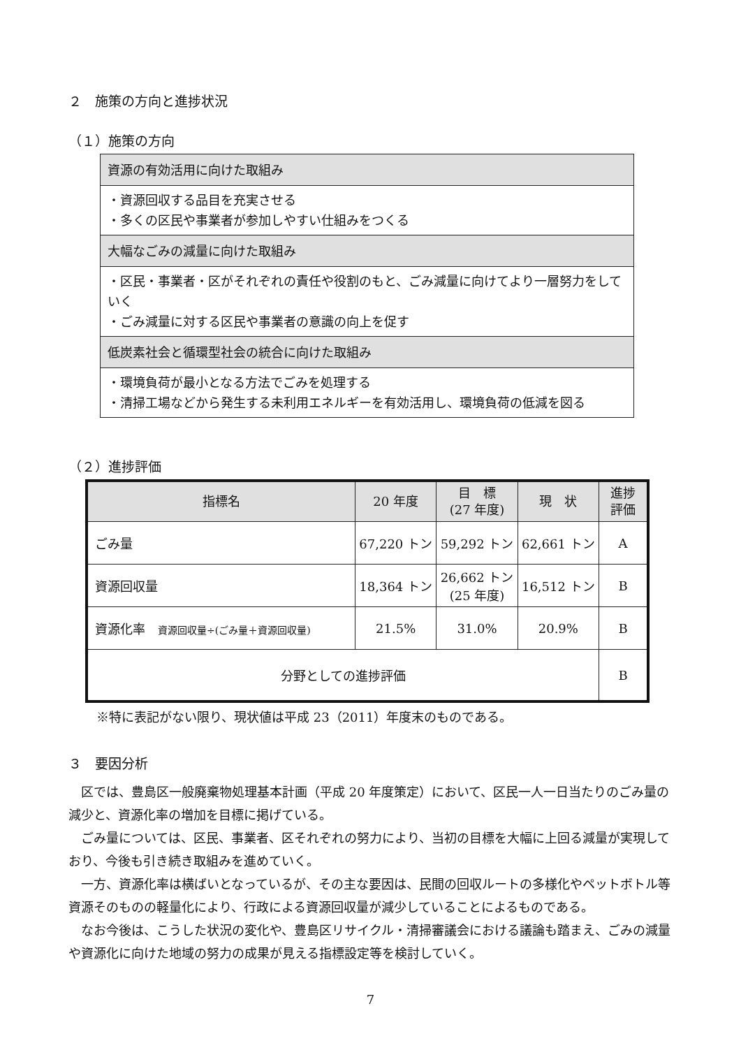２　施策の方向と進捗状況
（１）施策の方向
| 資源の有効活用に向けた取組み |
| ・資源回収する品目を充実させる ・多くの区民や事業者が参加しやすい仕組みをつくる |
| 大幅なごみの減量に向けた取組み |
| ・区民・事業者・区がそれぞれの責任や役割のもと、ごみ減量に向けてより一層努力をしていく ・ごみ減量に対する区民や事業者の意識の向上を促す |
| 低炭素社会と循環型社会の統合に向けた取組み |
| ・環境負荷が最小となる方法でごみを処理する ・清掃工場などから発生する未利用エネルギーを有効活用し、環境負荷の低減を図る |
（２）進捗評価
| 指標名 | 20 年度 | 目 標 (27 年度) | 現 状 | 進捗 評価 |
| --- | --- | --- | --- | --- |
| ごみ量 | 67,220 トン | 59,292 トン | 62,661 トン | A |
| 資源回収量 | 18,364 トン | 26,662 トン (25 年度) | 16,512 トン | B |
| 資源化率 資源回収量÷(ごみ量＋資源回収量) | 21.5% | 31.0% | 20.9% | B |
| 分野としての進捗評価 | | | | B |
※特に表記がない限り、現状値は平成 23（2011）年度末のものである。
３　要因分析
区では、豊島区一般廃棄物処理基本計画（平成 20 年度策定）において、区民一人一日当たりのごみ量の減少と、資源化率の増加を目標に掲げている。
ごみ量については、区民、事業者、区それぞれの努力により、当初の目標を大幅に上回る減量が実現しており、今後も引き続き取組みを進めていく。
一方、資源化率は横ばいとなっているが、その主な要因は、民間の回収ルートの多様化やペットボトル等資源そのものの軽量化により、行政による資源回収量が減少していることによるものである。
なお今後は、こうした状況の変化や、豊島区リサイクル・清掃審議会における議論も踏まえ、ごみの減量や資源化に向けた地域の努力の成果が見える指標設定等を検討していく。
7